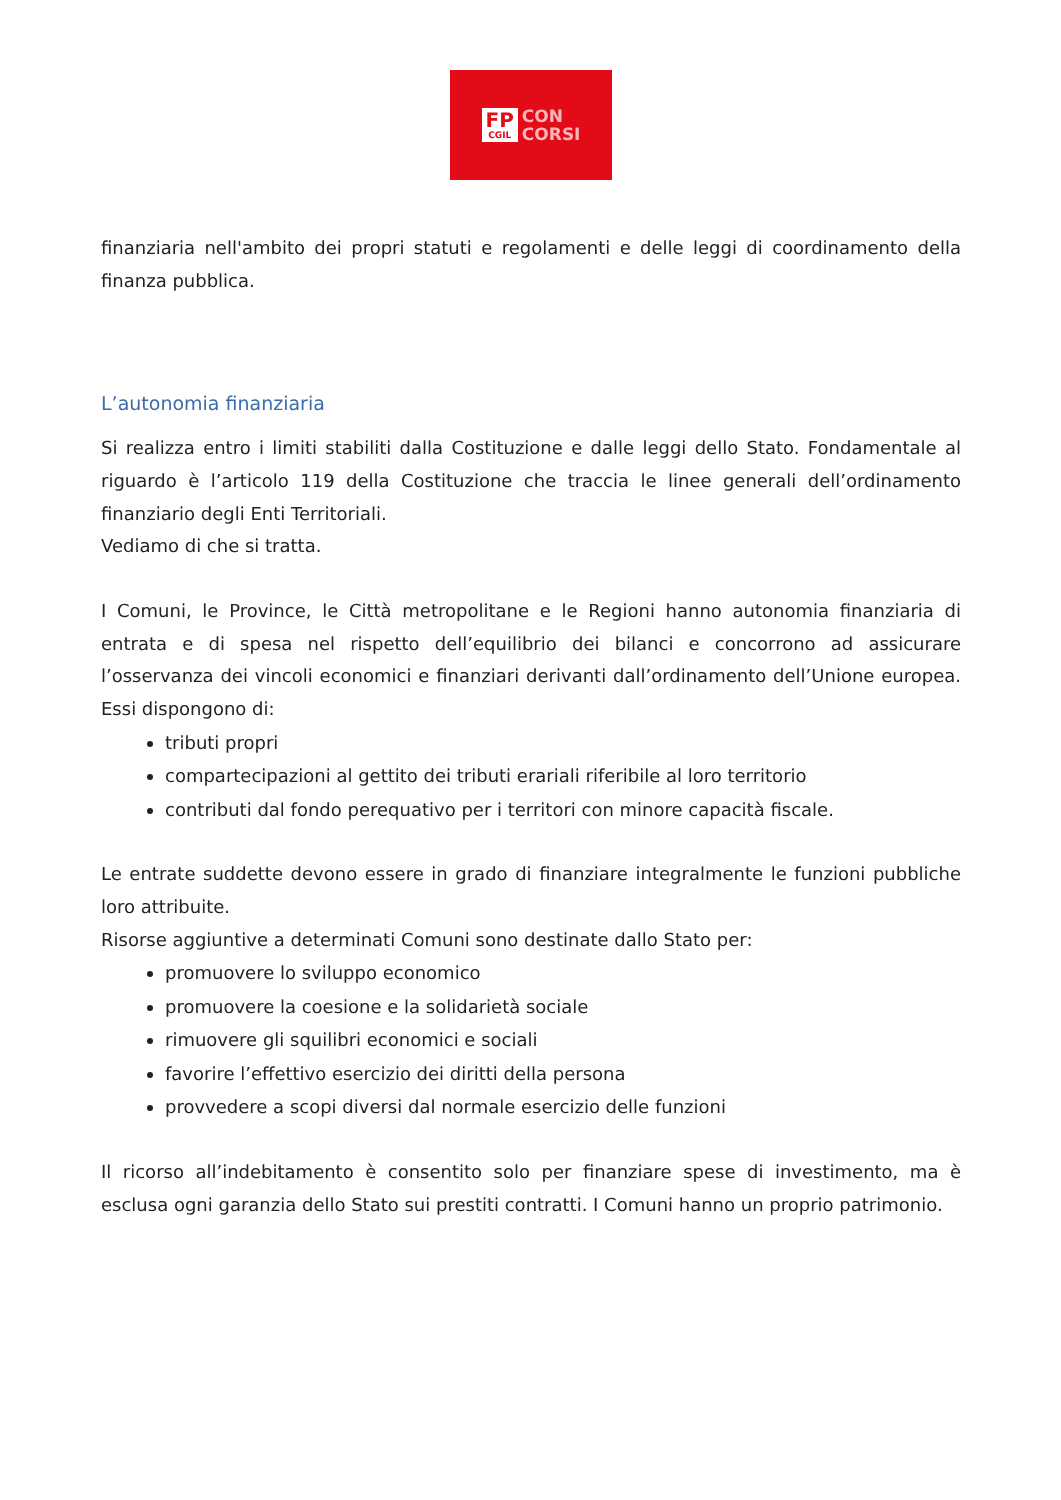FP
CGIL
CON
CORSI
finanziaria nell'ambito dei propri statuti e regolamenti e delle leggi di coordinamento della finanza pubblica.
L’autonomia finanziaria
Si realizza entro i limiti stabiliti dalla Costituzione e dalle leggi dello Stato. Fondamentale al riguardo è l’articolo 119 della Costituzione che traccia le linee generali dell’ordinamento finanziario degli Enti Territoriali.
Vediamo di che si tratta.
I Comuni, le Province, le Città metropolitane e le Regioni hanno autonomia finanziaria di entrata e di spesa nel rispetto dell’equilibrio dei bilanci e concorrono ad assicurare l’osservanza dei vincoli economici e finanziari derivanti dall’ordinamento dell’Unione europea. Essi dispongono di:
tributi propri
compartecipazioni al gettito dei tributi erariali riferibile al loro territorio
contributi dal fondo perequativo per i territori con minore capacità fiscale.
Le entrate suddette devono essere in grado di finanziare integralmente le funzioni pubbliche loro attribuite.
Risorse aggiuntive a determinati Comuni sono destinate dallo Stato per:
promuovere lo sviluppo economico
promuovere la coesione e la solidarietà sociale
rimuovere gli squilibri economici e sociali
favorire l’effettivo esercizio dei diritti della persona
provvedere a scopi diversi dal normale esercizio delle funzioni
Il ricorso all’indebitamento è consentito solo per finanziare spese di investimento, ma è esclusa ogni garanzia dello Stato sui prestiti contratti. I Comuni hanno un proprio patrimonio.